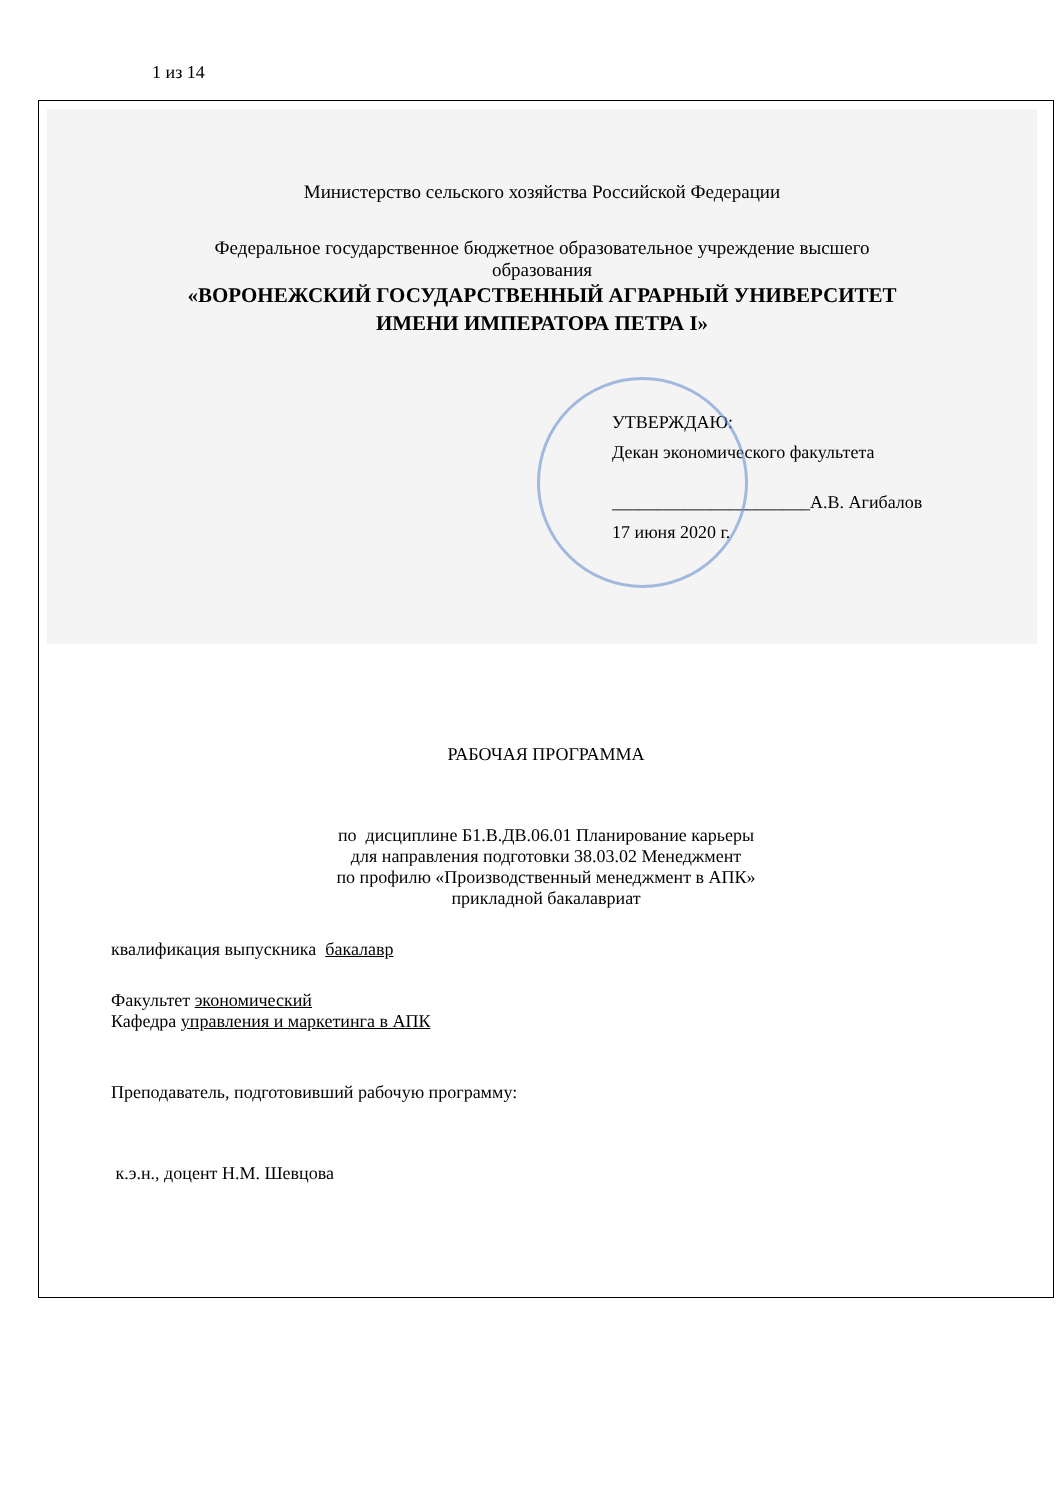1 из 14
Министерство сельского хозяйства Российской Федерации
Федеральное государственное бюджетное образовательное учреждение высшего
образования
«ВОРОНЕЖСКИЙ ГОСУДАРСТВЕННЫЙ АГРАРНЫЙ УНИВЕРСИТЕТ
ИМЕНИ ИМПЕРАТОРА ПЕТРА I»
УТВЕРЖДАЮ:
Декан экономического факультета
______________________А.В. Агибалов
17 июня 2020 г.
РАБОЧАЯ ПРОГРАММА
по дисциплине Б1.В.ДВ.06.01 Планирование карьеры
для направления подготовки 38.03.02 Менеджмент
по профилю «Производственный менеджмент в АПК»
прикладной бакалавриат
квалификация выпускника бакалавр
Факультет экономический
Кафедра управления и маркетинга в АПК
Преподаватель, подготовивший рабочую программу:
к.э.н., доцент Н.М. Шевцова